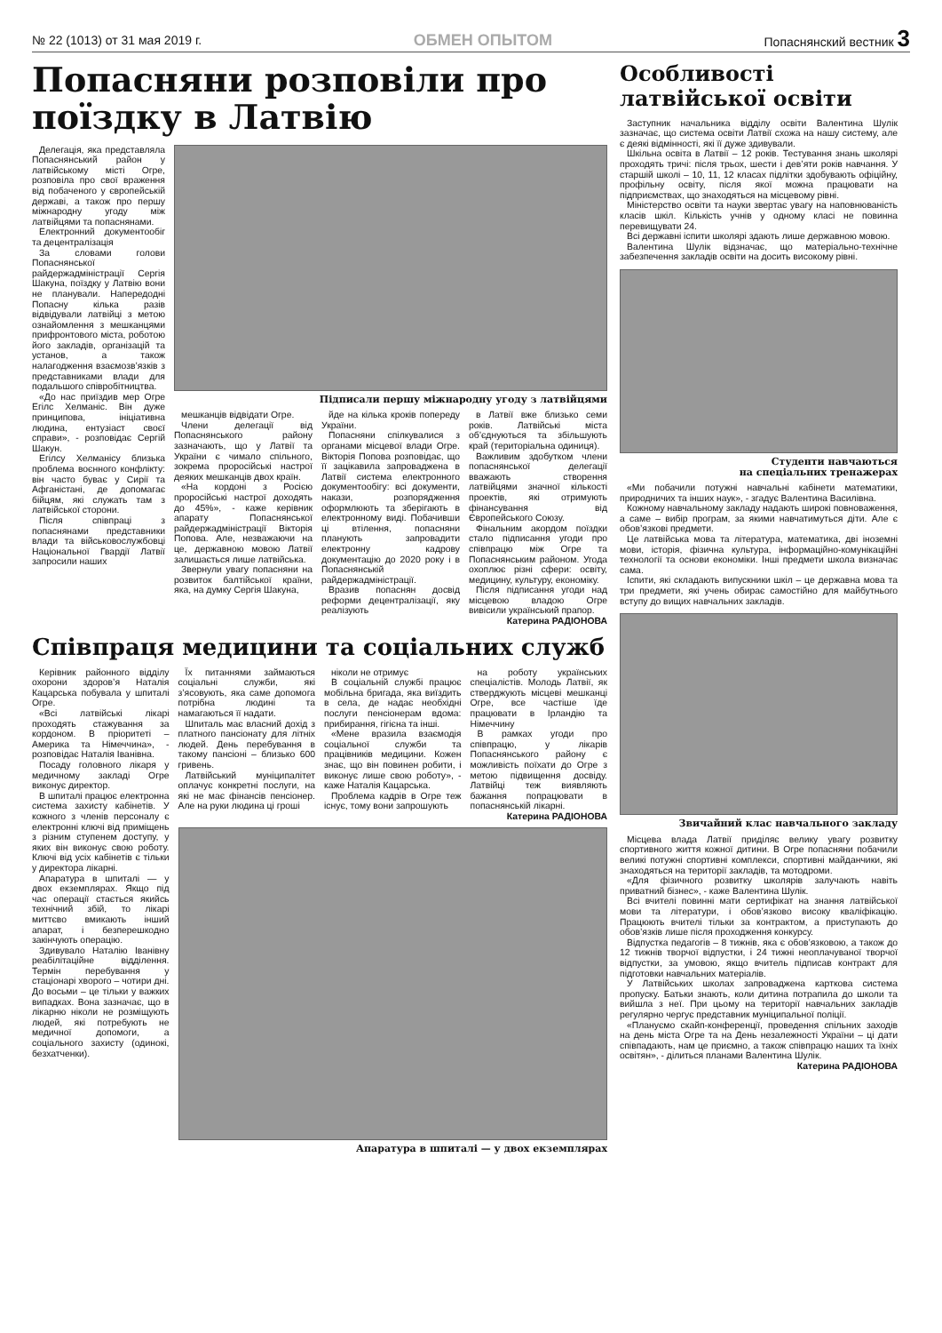№ 22 (1013) от 31 мая 2019 г. ОБМЕН ОПЫТОМ Попаснянский вестник 3
Попасняни розповіли про поїздку в Латвію
Делегація, яка представляла Попаснянський район у латвійському місті Огре, розповіла про свої враження від побаченого у європейській державі, а також про першу міжнародну угоду між латвійцями та попаснянами.
Електронний документообіг та децентралізація
За словами голови Попаснянської райдержадміністрації Сергія Шакуна, поїздку у Латвію вони не планували. Напередодні Попасну кілька разів відвідували латвійці з метою ознайомлення з мешканцями прифронтового міста, роботою його закладів, організацій та установ, а також налагодження взаємозв’язків з представниками влади для подальшого співробітництва.
«До нас приїздив мер Огре Егілс Хелманіс. Він дуже принципова, ініціативна людина, ентузіаст своєї справи», - розповідає Сергій Шакун.
Егілсу Хелманісу близька проблема воєнного конфлікту: він часто буває у Сирії та Афганістані, де допомагає бійцям, які служать там з латвійської сторони.
Після співпраці з попаснянами представники влади та військовослужбовці Національної Гвардії Латвії запросили наших
Підписали першу міжнародну угоду з латвійцями
мешканців відвідати Огре.
Члени делегації від Попаснянського району зазначають, що у Латвії та України є чимало спільного, зокрема проросійські настрої деяких мешканців двох країн.
«На кордоні з Росією проросійські настрої доходять до 45%», - каже керівник апарату Попаснянської райдержадміністрації Вікторія Попова. Але, незважаючи на це, державною мовою Латвії залишається лише латвійська.
Звернули увагу попасняни на розвиток балтійської країни, яка, на думку Сергія Шакуна,
йде на кілька кроків попереду України.
Попасняни спілкувалися з органами місцевої влади Огре. Вікторія Попова розповідає, що її зацікавила запроваджена в Латвії система електронного документообігу: всі документи, накази, розпорядження оформлюють та зберігають в електронному виді. Побачивши ці втілення, попасняни планують запровадити електронну кадрову документацію до 2020 року і в Попаснянській райдержадміністрації.
Вразив попаснян досвід реформи децентралізації, яку реалізують
в Латвії вже близько семи років. Латвійські міста об’єднуються та збільшують край (територіальна одиниця).
Важливим здобутком члени попаснянської делегації вважають створення латвійцями значної кількості проектів, які отримують фінансування від Європейського Союзу.
Фінальним акордом поїздки стало підписання угоди про співпрацю між Огре та Попаснянським районом. Угода охоплює різні сфери: освіту, медицину, культуру, економіку.
Після підписання угоди над місцевою владою Огре вивісили український прапор.
Катерина РАДІОНОВА
Співпраця медицини та соціальних служб
Керівник районного відділу охорони здоров’я Наталія Кацарська побувала у шпиталі Огре.
«Всі латвійські лікарі проходять стажування за кордоном. В пріоритеті – Америка та Німеччина», - розповідає Наталія Іванівна.
Посаду головного лікаря у медичному закладі Огре виконує директор.
В шпиталі працює електронна система захисту кабінетів. У кожного з членів персоналу є електронні ключі від приміщень з різним ступенем доступу, у яких він виконує свою роботу. Ключі від усіх кабінетів є тільки у директора лікарні.
Апаратура в шпиталі — у двох екземплярах. Якщо під час операції стається якийсь технічний збій, то лікарі миттєво вмикають інший апарат, і безперешкодно закінчують операцію.
Здивувало Наталію Іванівну реабілітаційне відділення. Термін перебування у стаціонарі хворого – чотири дні. До восьми – це тільки у важких випадках. Вона зазначає, що в лікарню ніколи не розміщують людей, які потребують не медичної допомоги, а соціального захисту (одинокі, безхатченки).
Їх питаннями займаються соціальні служби, які з’ясовують, яка саме допомога потрібна людині та намагаються її надати.
Шпиталь має власний дохід з платного пансіонату для літніх людей. День перебування в такому пансіоні – близько 600 гривень.
Латвійський муніципалітет оплачує конкретні послуги, на які не має фінансів пенсіонер. Але на руки людина ці гроші
ніколи не отримує
В соціальній службі працює мобільна бригада, яка виїздить в села, де надає необхідні послуги пенсіонерам вдома: прибирання, гігієна та інші.
«Мене вразила взаємодія соціальної служби та працівників медицини. Кожен знає, що він повинен робити, і виконує лише свою роботу», - каже Наталія Кацарська.
Проблема кадрів в Огре теж існує, тому вони запрошують
на роботу українських спеціалістів. Молодь Латвії, як стверджують місцеві мешканці Огре, все частіше їде працювати в Ірландію та Німеччину
В рамках угоди про співпрацю, у лікарів Попаснянського району є можливість поїхати до Огре з метою підвищення досвіду. Латвійці теж виявляють бажання попрацювати в попаснянській лікарні.
Катерина РАДІОНОВА
Апаратура в шпиталі — у двох екземплярах
Особливості латвійської освіти
Заступник начальника відділу освіти Валентина Шулік зазначає, що система освіти Латвії схожа на нашу систему, але є деякі відмінності, які її дуже здивували.
Шкільна освіта в Латвії – 12 років. Тестування знань школярі проходять тричі: після трьох, шести і дев’яти років навчання. У старшій школі – 10, 11, 12 класах підлітки здобувають офіційну, профільну освіту, після якої можна працювати на підприємствах, що знаходяться на місцевому рівні.
Міністерство освіти та науки звертає увагу на наповнюваність класів шкіл. Кількість учнів у одному класі не повинна перевищувати 24.
Всі державні іспити школярі здають лише державною мовою.
Валентина Шулік відзначає, що матеріально-технічне забезпечення закладів освіти на досить високому рівні.
Студенти навчаються
на спеціальних тренажерах
«Ми побачили потужні навчальні кабінети математики, природничих та інших наук», - згадує Валентина Василівна.
Кожному навчальному закладу надають широкі повноваження, а саме – вибір програм, за якими навчатимуться діти. Але є обов’язкові предмети.
Це латвійська мова та література, математика, дві іноземні мови, історія, фізична культура, інформаційно-комунікаційні технології та основи економіки. Інші предмети школа визначає сама.
Іспити, які складають випускники шкіл – це державна мова та три предмети, які учень обирає самостійно для майбутнього вступу до вищих навчальних закладів.
Звичайний клас навчального закладу
Місцева влада Латвії приділяє велику увагу розвитку спортивного життя кожної дитини. В Огре попасняни побачили великі потужні спортивні комплекси, спортивні майданчики, які знаходяться на території закладів, та мотодроми.
«Для фізичного розвитку школярів залучають навіть приватний бізнес», - каже Валентина Шулік.
Всі вчителі повинні мати сертифікат на знання латвійської мови та літератури, і обов’язково високу кваліфікацію. Працюють вчителі тільки за контрактом, а приступають до обов’язків лише після проходження конкурсу.
Відпустка педагогів – 8 тижнів, яка є обов’язковою, а також до 12 тижнів творчої відпустки, і 24 тижні неоплачуваної творчої відпустки, за умовою, якщо вчитель підписав контракт для підготовки навчальних матеріалів.
У Латвійських школах запроваджена карткова система пропуску. Батьки знають, коли дитина потрапила до школи та вийшла з неї. При цьому на території навчальних закладів регулярно чергує представник муніципальної поліції.
«Плануємо скайп-конференції, проведення спільних заходів на день міста Огре та на День незалежності України – ці дати співпадають, нам це приємно, а також співпрацю наших та їхніх освітян», - ділиться планами Валентина Шулік.
Катерина РАДІОНОВА